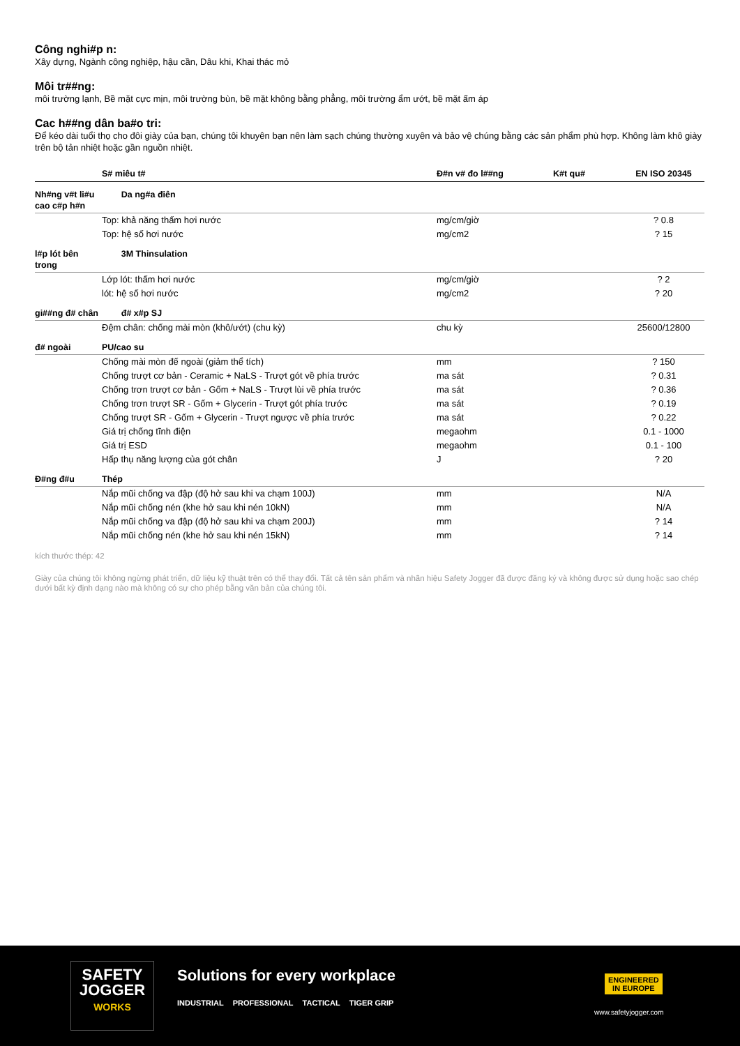Công nghi#p n:
Xây dựng, Ngành công nghiệp, hậu cần, Dâu khi, Khai thác mỏ
Môi tr##ng:
môi trường lạnh, Bề mặt cực mịn, môi trường bùn, bề mặt không bằng phẳng, môi trường ẩm ướt, bề mặt ấm áp
Cac h##ng dân ba#o tri:
Để kéo dài tuổi thọ cho đôi giày của bạn, chúng tôi khuyên bạn nên làm sạch chúng thường xuyên và bảo vệ chúng bằng các sản phẩm phù hợp. Không làm khô giày trên bộ tản nhiệt hoặc gần nguồn nhiệt.
| | S# miêu t# | Đ#n v# đo l##ng | K#t qu# | EN ISO 20345 |
| --- | --- | --- | --- | --- |
| Nh#ng v#t li#u cao c#p h#n | Da ng#a điên | | | |
| | Top: khả năng thấm hơi nước | mg/cm/giờ | | ? 0.8 |
| | Top: hệ số hơi nước | mg/cm2 | | ? 15 |
| l#p lót bên trong | 3M Thinsulation | | | |
| | Lớp lót: thấm hơi nước | mg/cm/giờ | | ? 2 |
| | lót: hệ số hơi nước | mg/cm2 | | ? 20 |
| gi##ng đ# chân | đ# x#p SJ | | | |
| | Đệm chân: chống mài mòn (khô/ướt) (chu kỳ) | chu kỳ | | 25600/12800 |
| đ# ngoài | PU/cao su | | | |
| | Chống mài mòn đế ngoài (giảm thể tích) | mm | | ? 150 |
| | Chống trượt cơ bản - Ceramic + NaLS - Trượt gót về phía trước | ma sát | | ? 0.31 |
| | Chống trơn trượt cơ bản - Gốm + NaLS - Trượt lùi về phía trước | ma sát | | ? 0.36 |
| | Chống trơn trượt SR - Gốm + Glycerin - Trượt gót phía trước | ma sát | | ? 0.19 |
| | Chống trượt SR - Gốm + Glycerin - Trượt ngược về phía trước | ma sát | | ? 0.22 |
| | Giá trị chống tĩnh điện | megaohm | | 0.1 - 1000 |
| | Giá trị ESD | megaohm | | 0.1 - 100 |
| | Hấp thụ năng lượng của gót chân | J | | ? 20 |
| Đ#ng đ#u | Thép | | | |
| | Nắp mũi chống va đập (độ hở sau khi va chạm 100J) | mm | | N/A |
| | Nắp mũi chống nén (khe hở sau khi nén 10kN) | mm | | N/A |
| | Nắp mũi chống va đập (độ hở sau khi va chạm 200J) | mm | | ? 14 |
| | Nắp mũi chống nén (khe hở sau khi nén 15kN) | mm | | ? 14 |
kích thước thép: 42
Giày của chúng tôi không ngừng phát triển, dữ liệu kỹ thuật trên có thể thay đổi. Tất cả tên sản phẩm và nhãn hiệu Safety Jogger đã được đăng ký và không được sử dụng hoặc sao chép dưới bất kỳ định dạng nào mà không có sự cho phép bằng văn bản của chúng tôi.
SAFETY
JOGGER
WORKS
Solutions for every workplace
INDUSTRIAL PROFESSIONAL TACTICAL TIGER GRIP
ENGINEERED
IN EUROPE
www.safetyjogger.com